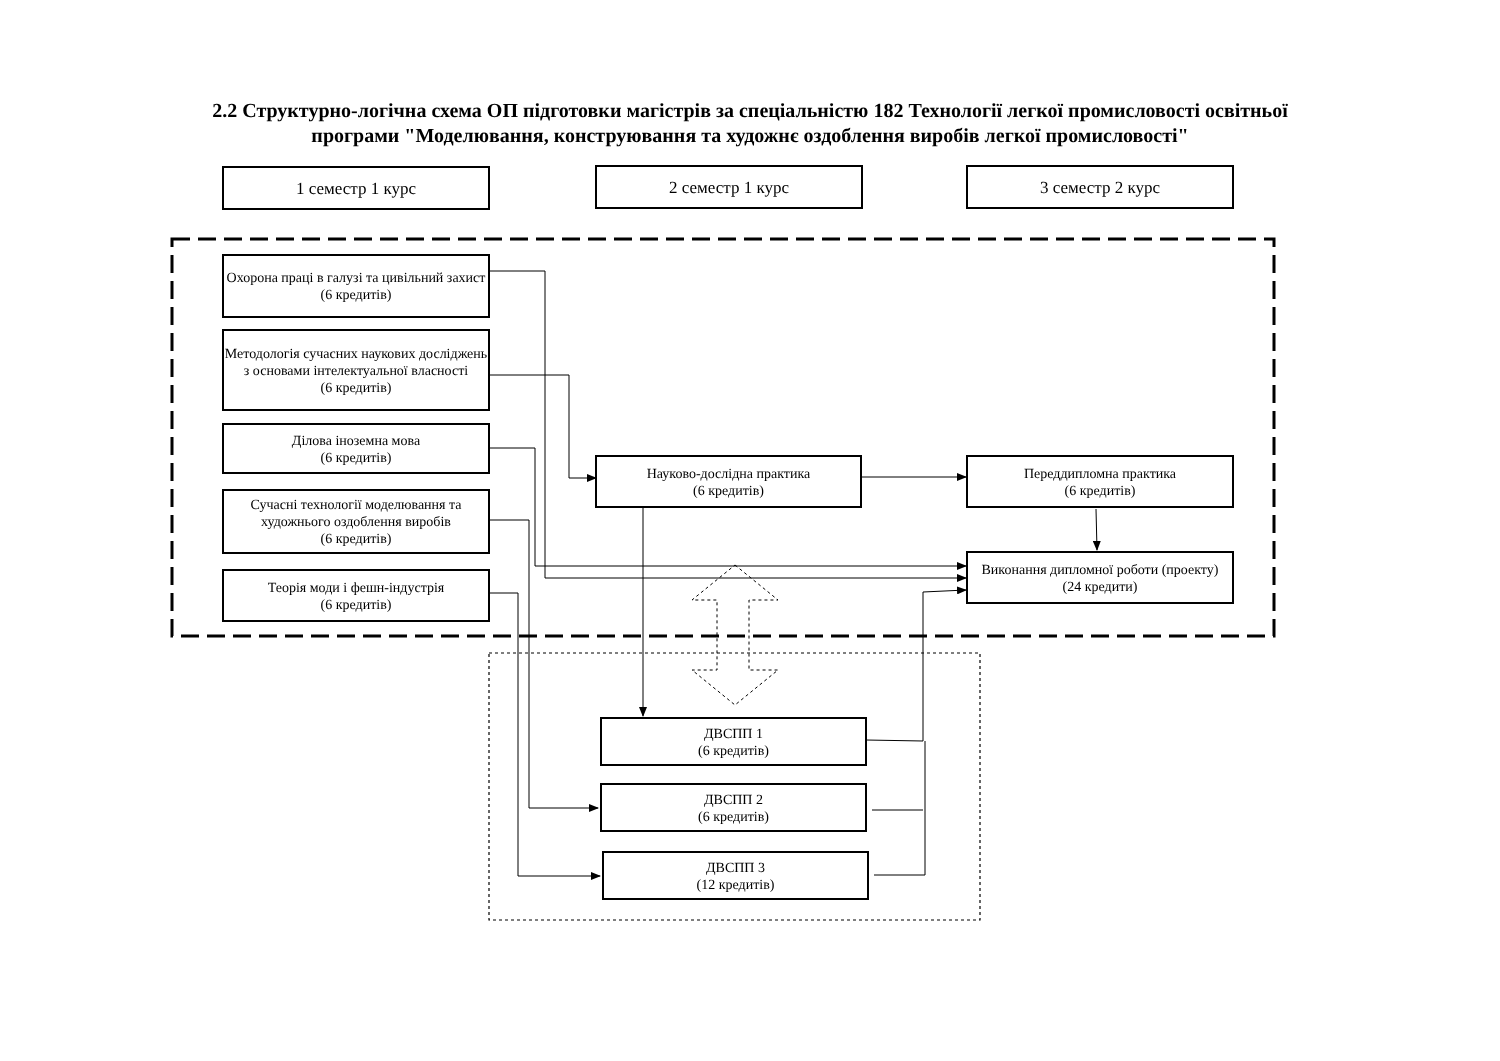2.2 Структурно-логічна схема ОП підготовки магістрів за спеціальністю 182 Технології легкої промисловості освітньої програми "Моделювання, конструювання та художнє оздоблення виробів легкої промисловості"
1 семестр 1 курс 2 семестр 1 курс 3 семестр 2 курс
Охорона праці в галузі та цивільний захист
(6 кредитів)
Методологія сучасних наукових досліджень з основами інтелектуальної власності
(6 кредитів)
Ділова іноземна мова
(6 кредитів)
Сучасні технології моделювання та художнього оздоблення виробів
(6 кредитів)
Теорія моди і фешн-індустрія
(6 кредитів)
Науково-дослідна практика
(6 кредитів)
Переддипломна практика
(6 кредитів)
Виконання дипломної роботи (проекту)
(24 кредити)
ДВСПП 1
(6 кредитів)
ДВСПП 2
(6 кредитів)
ДВСПП 3
(12 кредитів)